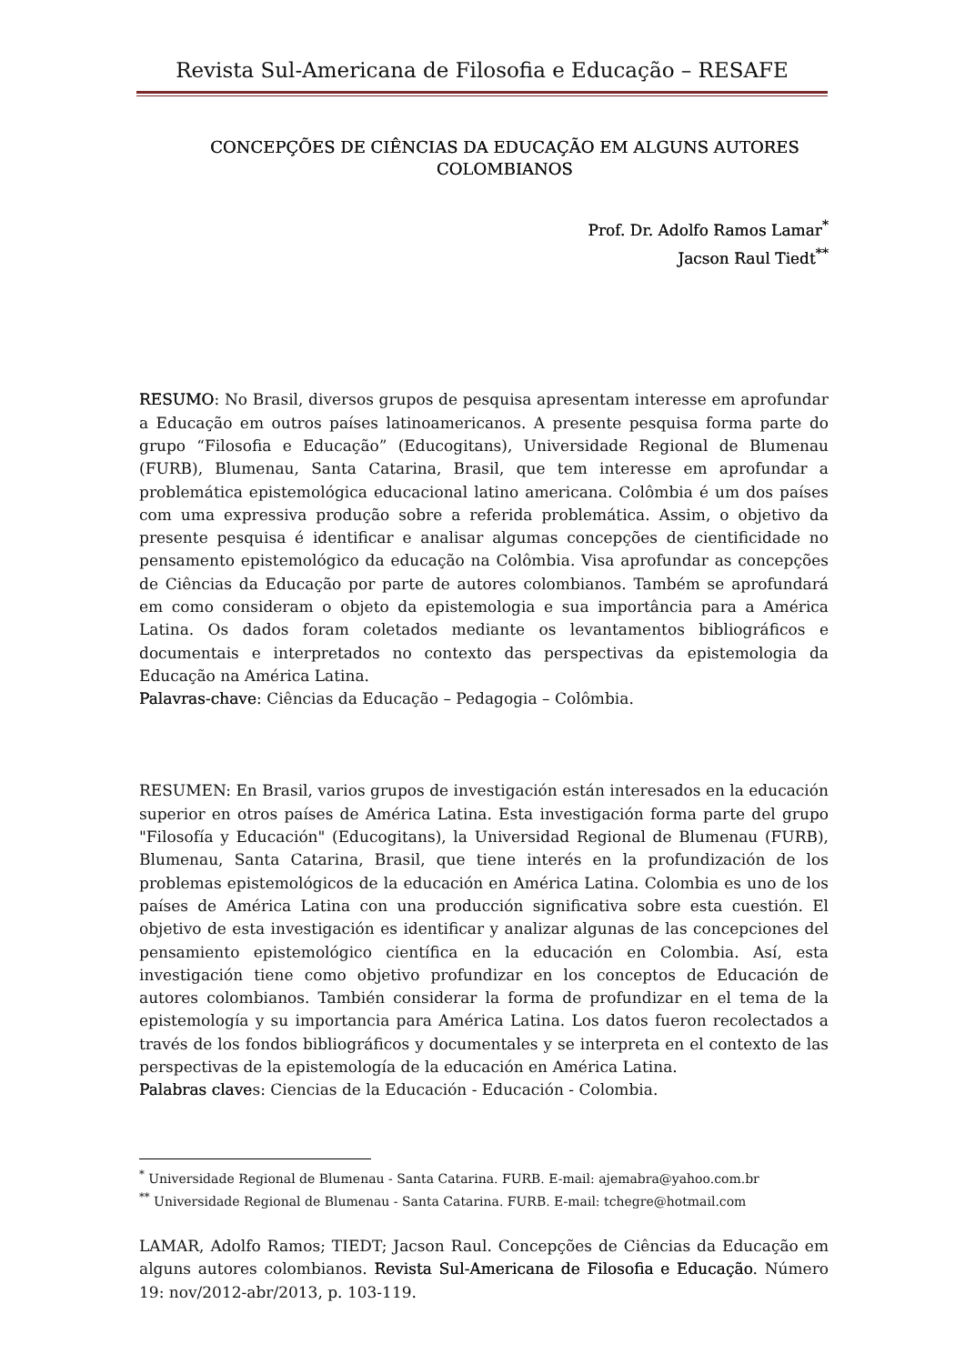Revista Sul-Americana de Filosofia e Educação – RESAFE
CONCEPÇÕES DE CIÊNCIAS DA EDUCAÇÃO EM ALGUNS AUTORES COLOMBIANOS
Prof. Dr. Adolfo Ramos Lamar<sup>*</sup>
Jacson Raul Tiedt<sup>**</sup>
RESUMO: No Brasil, diversos grupos de pesquisa apresentam interesse em aprofundar a Educação em outros países latinoamericanos. A presente pesquisa forma parte do grupo “Filosofia e Educação” (Educogitans), Universidade Regional de Blumenau (FURB), Blumenau, Santa Catarina, Brasil, que tem interesse em aprofundar a problemática epistemológica educacional latino americana. Colômbia é um dos países com uma expressiva produção sobre a referida problemática. Assim, o objetivo da presente pesquisa é identificar e analisar algumas concepções de cientificidade no pensamento epistemológico da educação na Colômbia. Visa aprofundar as concepções de Ciências da Educação por parte de autores colombianos. Também se aprofundará em como consideram o objeto da epistemologia e sua importância para a América Latina. Os dados foram coletados mediante os levantamentos bibliográficos e documentais e interpretados no contexto das perspectivas da epistemologia da Educação na América Latina.
Palavras-chave: Ciências da Educação – Pedagogia – Colômbia.
RESUMEN: En Brasil, varios grupos de investigación están interesados en la educación superior en otros países de América Latina. Esta investigación forma parte del grupo "Filosofía y Educación" (Educogitans), la Universidad Regional de Blumenau (FURB), Blumenau, Santa Catarina, Brasil, que tiene interés en la profundización de los problemas epistemológicos de la educación en América Latina. Colombia es uno de los países de América Latina con una producción significativa sobre esta cuestión. El objetivo de esta investigación es identificar y analizar algunas de las concepciones del pensamiento epistemológico científica en la educación en Colombia. Así, esta investigación tiene como objetivo profundizar en los conceptos de Educación de autores colombianos. También considerar la forma de profundizar en el tema de la epistemología y su importancia para América Latina. Los datos fueron recolectados a través de los fondos bibliográficos y documentales y se interpreta en el contexto de las perspectivas de la epistemología de la educación en América Latina.
Palabras claves: Ciencias de la Educación - Educación - Colombia.
<sup>*</sup> Universidade Regional de Blumenau - Santa Catarina. FURB. E-mail: ajemabra@yahoo.com.br
<sup>**</sup> Universidade Regional de Blumenau - Santa Catarina. FURB. E-mail: tchegre@hotmail.com
LAMAR, Adolfo Ramos; TIEDT; Jacson Raul. Concepções de Ciências da Educação em alguns autores colombianos. Revista Sul-Americana de Filosofia e Educação. Número 19: nov/2012-abr/2013, p. 103-119.